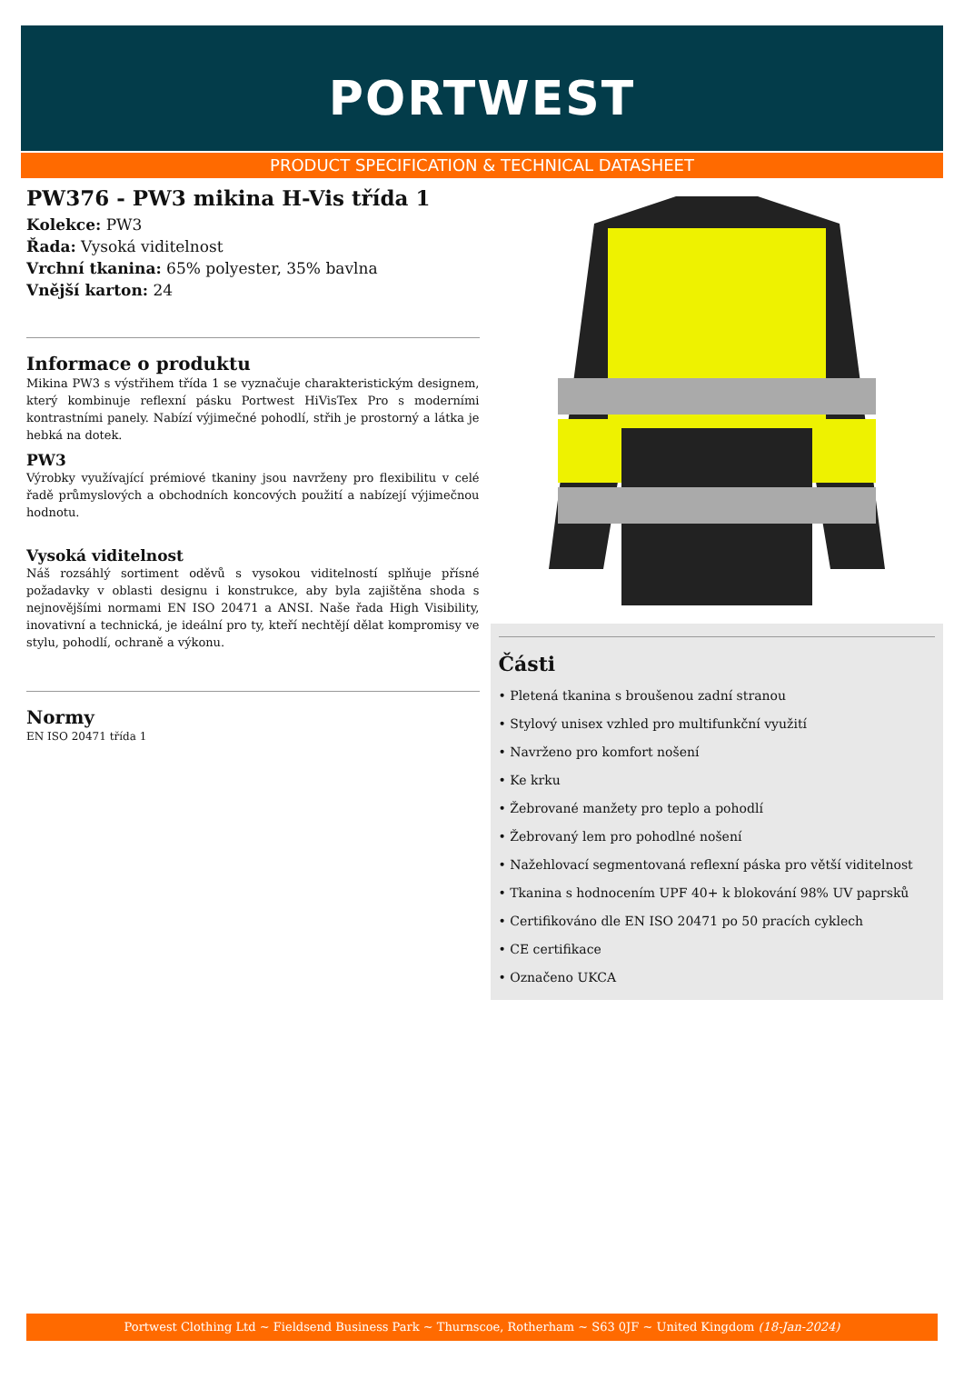PORTWEST
PRODUCT SPECIFICATION & TECHNICAL DATASHEET
PW376 - PW3 mikina H-Vis třída 1
Kolekce: PW3
Řada: Vysoká viditelnost
Vrchní tkanina: 65% polyester, 35% bavlna
Vnější karton: 24
Informace o produktu
Mikina PW3 s výstřihem třída 1 se vyznačuje charakteristickým designem, který kombinuje reflexní pásku Portwest HiVisTex Pro s moderními kontrastními panely. Nabízí výjimečné pohodlí, střih je prostorný a látka je hebká na dotek.
PW3
Výrobky využívající prémiové tkaniny jsou navrženy pro flexibilitu v celé řadě průmyslových a obchodních koncových použití a nabízejí výjimečnou hodnotu.
Vysoká viditelnost
Náš rozsáhlý sortiment oděvů s vysokou viditelností splňuje přísné požadavky v oblasti designu i konstrukce, aby byla zajištěna shoda s nejnovějšími normami EN ISO 20471 a ANSI. Naše řada High Visibility, inovativní a technická, je ideální pro ty, kteří nechtějí dělat kompromisy ve stylu, pohodlí, ochraně a výkonu.
Normy
EN ISO 20471 třída 1
Části
• Pletená tkanina s broušenou zadní stranou
• Stylový unisex vzhled pro multifunkční využití
• Navrženo pro komfort nošení
• Ke krku
• Žebrované manžety pro teplo a pohodlí
• Žebrovaný lem pro pohodlné nošení
• Nažehlovací segmentovaná reflexní páska pro větší viditelnost
• Tkanina s hodnocením UPF 40+ k blokování 98% UV paprsků
• Certifikováno dle EN ISO 20471 po 50 pracích cyklech
• CE certifikace
• Označeno UKCA
Portwest Clothing Ltd ~ Fieldsend Business Park ~ Thurnscoe, Rotherham ~ S63 0JF ~ United Kingdom (18-Jan-2024)